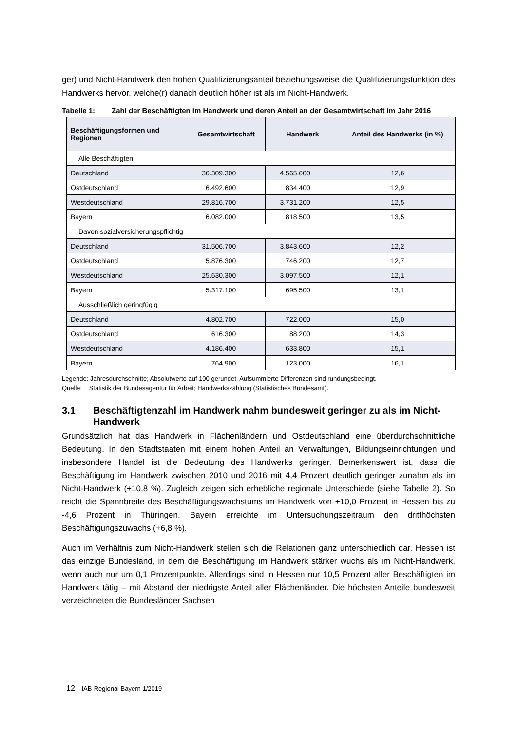ger) und Nicht-Handwerk den hohen Qualifizierungsanteil beziehungsweise die Qualifizierungsfunktion des Handwerks hervor, welche(r) danach deutlich höher ist als im Nicht-Handwerk.
Tabelle 1: Zahl der Beschäftigten im Handwerk und deren Anteil an der Gesamtwirtschaft im Jahr 2016
| Beschäftigungsformen und Regionen | Gesamtwirtschaft | Handwerk | Anteil des Handwerks (in %) |
| --- | --- | --- | --- |
| Alle Beschäftigten | | | |
| Deutschland | 36.309.300 | 4.565.600 | 12,6 |
| Ostdeutschland | 6.492.600 | 834.400 | 12,9 |
| Westdeutschland | 29.816.700 | 3.731.200 | 12,5 |
| Bayern | 6.082.000 | 818.500 | 13,5 |
| Davon sozialversicherungspflichtig | | | |
| Deutschland | 31.506.700 | 3.843.600 | 12,2 |
| Ostdeutschland | 5.876.300 | 746.200 | 12,7 |
| Westdeutschland | 25.630.300 | 3.097.500 | 12,1 |
| Bayern | 5.317.100 | 695.500 | 13,1 |
| Ausschließlich geringfügig | | | |
| Deutschland | 4.802.700 | 722.000 | 15,0 |
| Ostdeutschland | 616.300 | 88.200 | 14,3 |
| Westdeutschland | 4.186.400 | 633.800 | 15,1 |
| Bayern | 764.900 | 123.000 | 16,1 |
Legende: Jahresdurchschnitte; Absolutwerte auf 100 gerundet. Aufsummierte Differenzen sind rundungsbedingt.
Quelle: Statistik der Bundesagentur für Arbeit; Handwerkszählung (Statistisches Bundesamt).
3.1 Beschäftigtenzahl im Handwerk nahm bundesweit geringer zu als im Nicht-Handwerk
Grundsätzlich hat das Handwerk in Flächenländern und Ostdeutschland eine überdurchschnittliche Bedeutung. In den Stadtstaaten mit einem hohen Anteil an Verwaltungen, Bildungseinrichtungen und insbesondere Handel ist die Bedeutung des Handwerks geringer. Bemerkenswert ist, dass die Beschäftigung im Handwerk zwischen 2010 und 2016 mit 4,4 Prozent deutlich geringer zunahm als im Nicht-Handwerk (+10,8 %). Zugleich zeigen sich erhebliche regionale Unterschiede (siehe Tabelle 2). So reicht die Spannbreite des Beschäftigungswachstums im Handwerk von +10,0 Prozent in Hessen bis zu -4,6 Prozent in Thüringen. Bayern erreichte im Untersuchungszeitraum den dritthöchsten Beschäftigungszuwachs (+6,8 %).
Auch im Verhältnis zum Nicht-Handwerk stellen sich die Relationen ganz unterschiedlich dar. Hessen ist das einzige Bundesland, in dem die Beschäftigung im Handwerk stärker wuchs als im Nicht-Handwerk, wenn auch nur um 0,1 Prozentpunkte. Allerdings sind in Hessen nur 10,5 Prozent aller Beschäftigten im Handwerk tätig – mit Abstand der niedrigste Anteil aller Flächenländer. Die höchsten Anteile bundesweit verzeichneten die Bundesländer Sachsen
12 IAB-Regional Bayern 1/2019